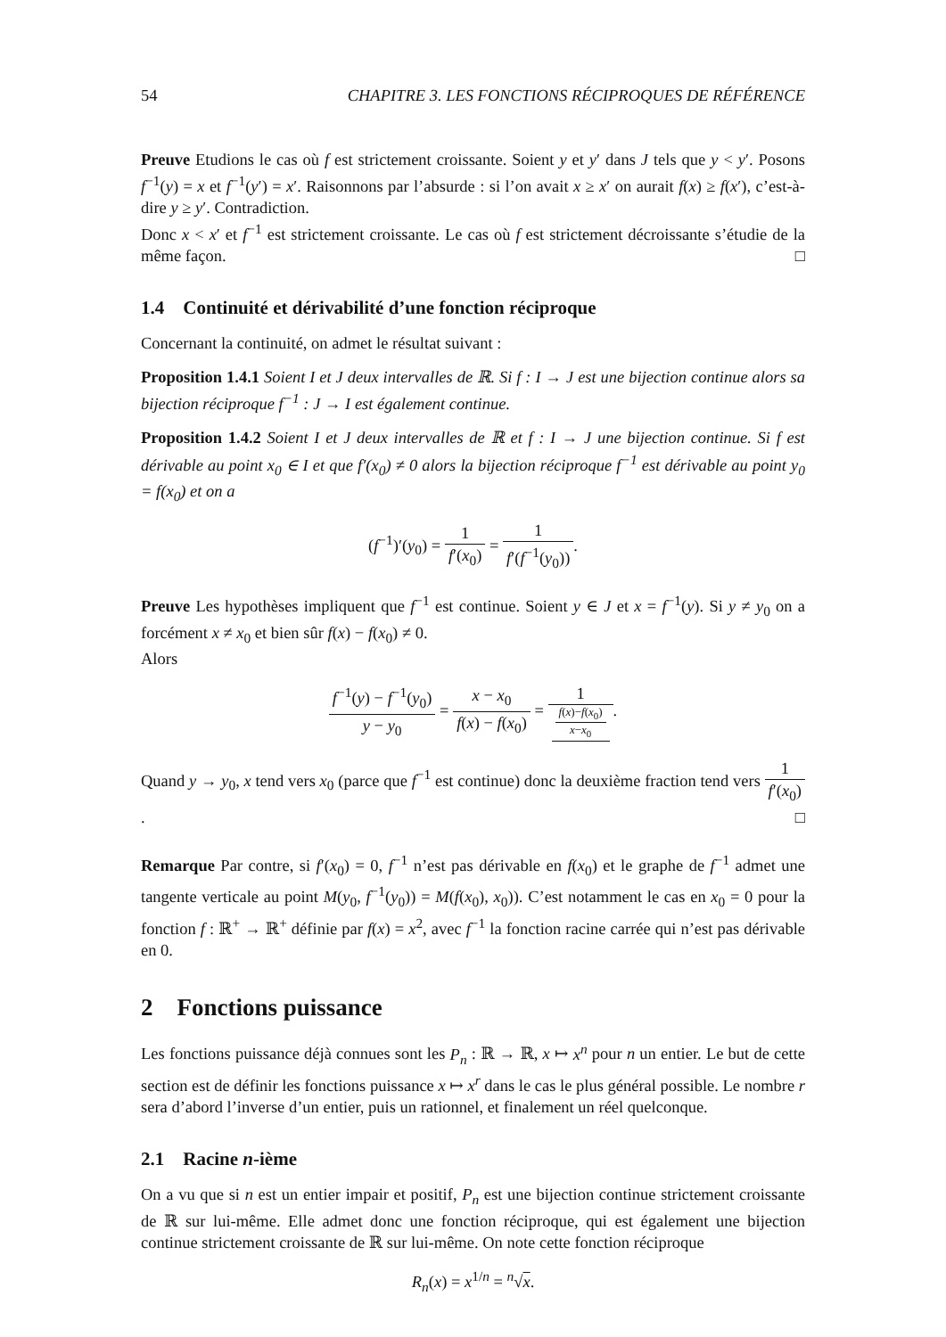54 CHAPITRE 3. LES FONCTIONS RÉCIPROQUES DE RÉFÉRENCE
Preuve Etudions le cas où f est strictement croissante. Soient y et y′ dans J tels que y < y′. Posons f<sup>−1</sup>(y) = x et f<sup>−1</sup>(y′) = x′. Raisonnons par l’absurde : si l’on avait x ≥ x′ on aurait f(x) ≥ f(x′), c’est-à-dire y ≥ y′. Contradiction.
Donc x < x′ et f<sup>−1</sup> est strictement croissante. Le cas où f est strictement décroissante s’étudie de la même façon. □
1.4 Continuité et dérivabilité d’une fonction réciproque
Concernant la continuité, on admet le résultat suivant :
Proposition 1.4.1 Soient I et J deux intervalles de ℝ. Si f : I → J est une bijection continue alors sa bijection réciproque f<sup>−1</sup> : J → I est également continue.
Proposition 1.4.2 Soient I et J deux intervalles de ℝ et f : I → J une bijection continue. Si f est dérivable au point x<sub>0</sub> ∈ I et que f′(x<sub>0</sub>) ≠ 0 alors la bijection réciproque f<sup>−1</sup> est dérivable au point y<sub>0</sub> = f(x<sub>0</sub>) et on a
(f<sup>−1</sup>)′(y<sub>0</sub>) = 1 f′(x<sub>0</sub>) = 1 f′(f<sup>−1</sup>(y<sub>0</sub>)).
Preuve Les hypothèses impliquent que f<sup>−1</sup> est continue. Soient y ∈ J et x = f<sup>−1</sup>(y). Si y ≠ y<sub>0</sub> on a forcément x ≠ x<sub>0</sub> et bien sûr f(x) − f(x<sub>0</sub>) ≠ 0.
Alors
f<sup>−1</sup>(y) − f<sup>−1</sup>(y<sub>0</sub>) y − y<sub>0</sub> = x − x<sub>0</sub> f(x) − f(x<sub>0</sub>) = 1 f(x)−f(x<sub>0</sub>)
x−x<sub>0</sub>.
Quand y → y<sub>0</sub>, x tend vers x<sub>0</sub> (parce que f<sup>−1</sup> est continue) donc la deuxième fraction tend vers 1 f′(x<sub>0</sub>). □
Remarque Par contre, si f′(x<sub>0</sub>) = 0, f<sup>−1</sup> n’est pas dérivable en f(x<sub>0</sub>) et le graphe de f<sup>−1</sup> admet une tangente verticale au point M(y<sub>0</sub>, f<sup>−1</sup>(y<sub>0</sub>)) = M(f(x<sub>0</sub>), x<sub>0</sub>)). C’est notamment le cas en x<sub>0</sub> = 0 pour la fonction f : ℝ<sup>+</sup> → ℝ<sup>+</sup> définie par f(x) = x<sup>2</sup>, avec f<sup>−1</sup> la fonction racine carrée qui n’est pas dérivable en 0.
2 Fonctions puissance
Les fonctions puissance déjà connues sont les P<sub>n</sub> : ℝ → ℝ, x ↦ x<sup>n</sup> pour n un entier. Le but de cette section est de définir les fonctions puissance x ↦ x<sup>r</sup> dans le cas le plus général possible. Le nombre r sera d’abord l’inverse d’un entier, puis un rationnel, et finalement un réel quelconque.
2.1 Racine n-ième
On a vu que si n est un entier impair et positif, P<sub>n</sub> est une bijection continue strictement croissante de ℝ sur lui-même. Elle admet donc une fonction réciproque, qui est également une bijection continue strictement croissante de ℝ sur lui-même. On note cette fonction réciproque
R<sub>n</sub>(x) = x<sup>1/n</sup> = <sup>n</sup>√x.